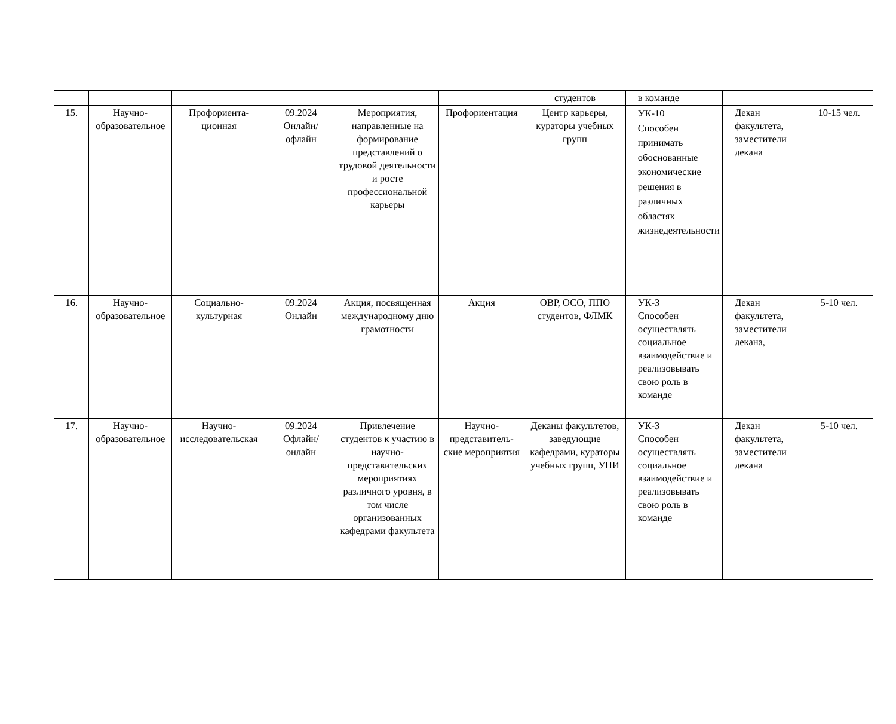| | | | | | | студентов | в команде | | |
| 15. | Научно-образовательное | Профориента-ционная | 09.2024 Онлайн/ офлайн | Мероприятия, направленные на формирование представлений о трудовой деятельности и росте профессиональной карьеры | Профориентация | Центр карьеры, кураторы учебных групп | УК-10 Способен принимать обоснованные экономические решения в различных областях жизнедеятельности | Декан факультета, заместители декана | 10-15 чел. |
| 16. | Научно-образовательное | Социально-культурная | 09.2024 Онлайн | Акция, посвященная международному дню грамотности | Акция | ОВР, ОСО, ППО студентов, ФЛМК | УК-3 Способен осуществлять социальное взаимодействие и реализовывать свою роль в команде | Декан факультета, заместители декана, | 5-10 чел. |
| 17. | Научно-образовательное | Научно-исследовательская | 09.2024 Офлайн/ онлайн | Привлечение студентов к участию в научно-представительских мероприятиях различного уровня, в том числе организованных кафедрами факультета | Научно-представитель-ские мероприятия | Деканы факультетов, заведующие кафедрами, кураторы учебных групп, УНИ | УК-3 Способен осуществлять социальное взаимодействие и реализовывать свою роль в команде | Декан факультета, заместители декана | 5-10 чел. |